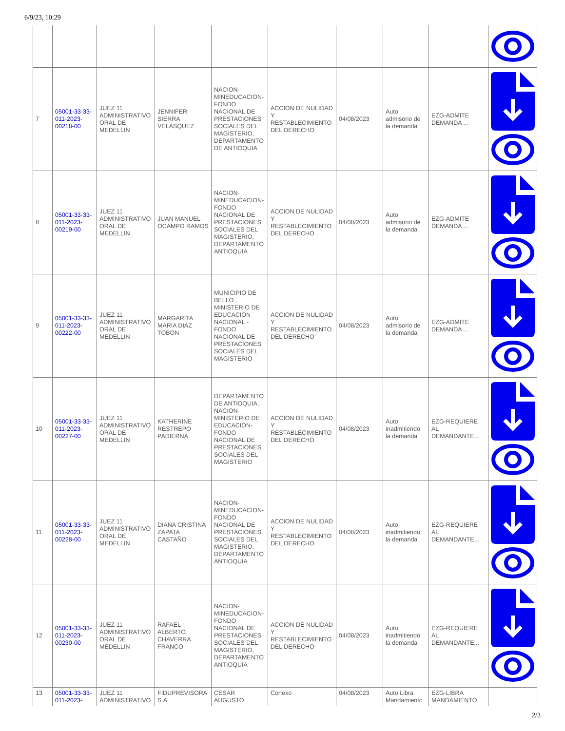6/9/23, 10:29
| 7 | 05001-33-33-011-2023-00218-00 | JUEZ 11 ADMINISTRATIVO ORAL DE MEDELLIN | JENNIFER SIERRA VELASQUEZ | NACION-MINEDUCACION-FONDO NACIONAL DE PRESTACIONES SOCIALES DEL MAGISTERIO, DEPARTAMENTO DE ANTIOQUIA | ACCION DE NULIDAD Y RESTABLECIMIENTO DEL DERECHO | 04/08/2023 | Auto admisorio de la demanda | EZG-ADMITE DEMANDA ... | |
| 8 | 05001-33-33-011-2023-00219-00 | JUEZ 11 ADMINISTRATIVO ORAL DE MEDELLIN | JUAN MANUEL OCAMPO RAMOS | NACION-MINEDUCACION-FONDO NACIONAL DE PRESTACIONES SOCIALES DEL MAGISTERIO, DEPARTAMENTO ANTIOQUIA | ACCION DE NULIDAD Y RESTABLECIMIENTO DEL DERECHO | 04/08/2023 | Auto admisorio de la demanda | EZG-ADMITE DEMANDA ... | |
| 9 | 05001-33-33-011-2023-00222-00 | JUEZ 11 ADMINISTRATIVO ORAL DE MEDELLIN | MARGARITA MARIA DIAZ TOBON | MUNICIPIO DE BELLO , MINISTERIO DE EDUCACION NACIONAL - FONDO NACIONAL DE PRESTACIONES SOCIALES DEL MAGISTERIO | ACCION DE NULIDAD Y RESTABLECIMIENTO DEL DERECHO | 04/08/2023 | Auto admisorio de la demanda | EZG-ADMITE DEMANDA ... | |
| 10 | 05001-33-33-011-2023-00227-00 | JUEZ 11 ADMINISTRATIVO ORAL DE MEDELLIN | KATHERINE RESTREPO PADIERNA | DEPARTAMENTO DE ANTIOQUIA, NACION-MINISTERIO DE EDUCACION-FONDO NACIONAL DE PRESTACIONES SOCIALES DEL MAGISTERIO | ACCION DE NULIDAD Y RESTABLECIMIENTO DEL DERECHO | 04/08/2023 | Auto inadmitiendo la demanda | EZG-REQUIERE AL DEMANDANTE... | |
| 11 | 05001-33-33-011-2023-00228-00 | JUEZ 11 ADMINISTRATIVO ORAL DE MEDELLIN | DIANA CRISTINA ZAPATA CASTAÑO | NACION-MINEDUCACION-FONDO NACIONAL DE PRESTACIONES SOCIALES DEL MAGISTERIO, DEPARTAMENTO ANTIOQUIA | ACCION DE NULIDAD Y RESTABLECIMIENTO DEL DERECHO | 04/08/2023 | Auto inadmitiendo la demanda | EZG-REQUIERE AL DEMANDANTE... | |
| 12 | 05001-33-33-011-2023-00230-00 | JUEZ 11 ADMINISTRATIVO ORAL DE MEDELLIN | RAFAEL ALBERTO CHAVERRA FRANCO | NACION-MINEDUCACION-FONDO NACIONAL DE PRESTACIONES SOCIALES DEL MAGISTERIO, DEPARTAMENTO ANTIOQUIA | ACCION DE NULIDAD Y RESTABLECIMIENTO DEL DERECHO | 04/08/2023 | Auto inadmitiendo la demanda | EZG-REQUIERE AL DEMANDANTE... | |
| 13 | 05001-33-33-011-2023- | JUEZ 11 ADMINISTRATIVO | FIDUPREVISORA S.A. | CESAR AUGUSTO | Conexo | 04/08/2023 | Auto Libra Mandamiento | EZG-LIBRA MANDAMIENTO | |
2/3